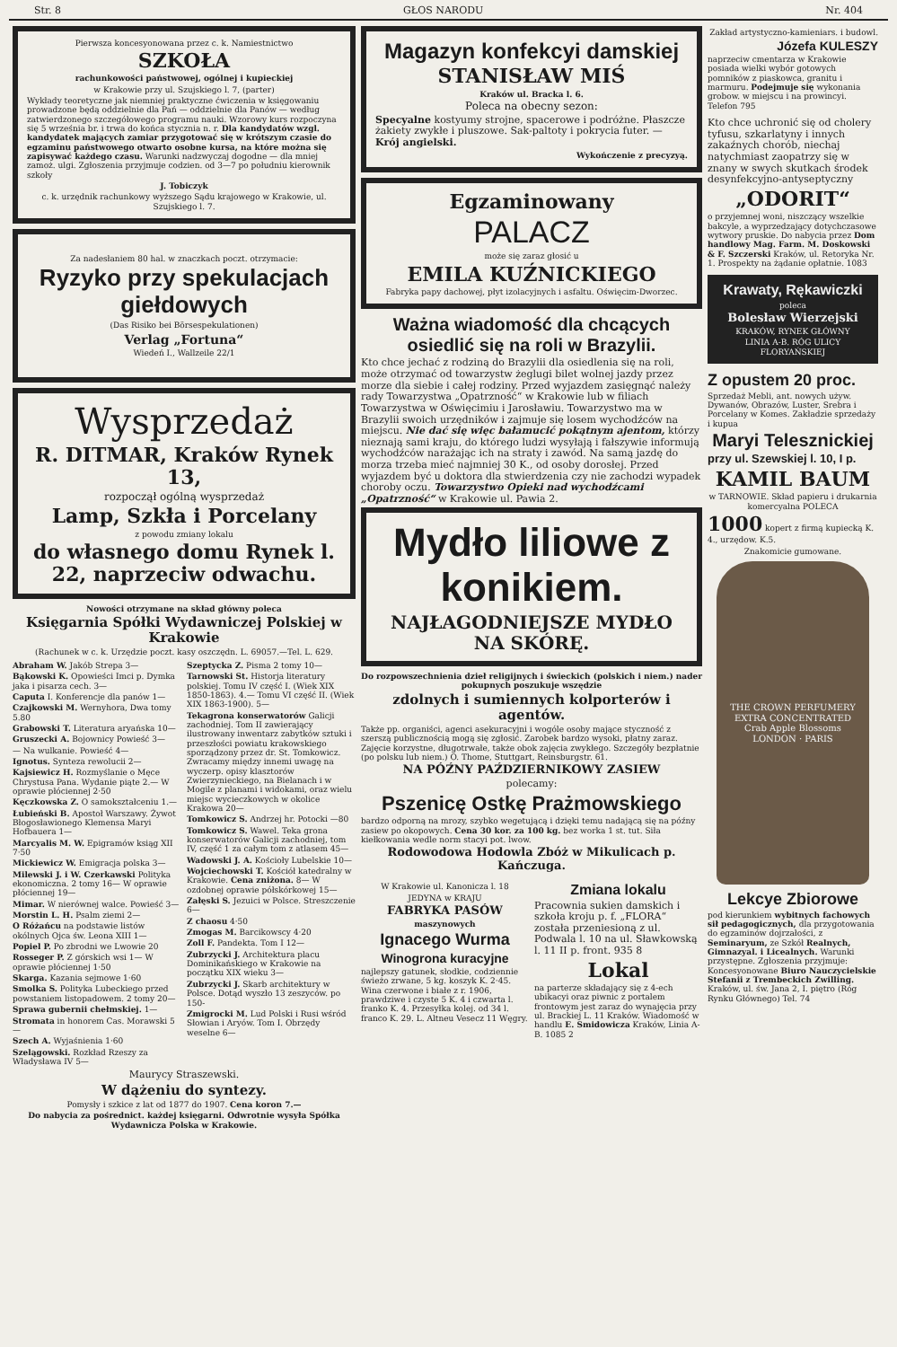Str. 8 GŁOS NARODU Nr. 404
Pierwsza koncesyonowana przez c. k. Namiestnictwo
SZKOŁA
rachunkowości państwowej, ogólnej i kupieckiej
w Krakowie przy ul. Szujskiego l. 7, (parter)
Wykłady teoretyczne jak niemniej praktyczne ćwiczenia w księgowaniu prowadzone będą oddzielnie dla Pań — oddzielnie dla Panów — według zatwierdzonego szczegółowego programu nauki. Wzorowy kurs rozpoczyna się 5 września br. i trwa do końca stycznia n. r. Dla kandydatów wzgl. kandydatek mających zamiar przygotować się w krótszym czasie do egzaminu państwowego otwarto osobne kursa, na które można się zapisywać każdego czasu. Warunki nadzwyczaj dogodne — dla mniej zamoż. ulgi. Zgłoszenia przyjmuje codzien. od 3—7 po południu kierownik szkoły
J. Tobiczyk
c. k. urzędnik rachunkowy wyższego Sądu krajowego w Krakowie, ul. Szujskiego l. 7.
Za nadesłaniem 80 hal. w znaczkach poczt. otrzymacie:
Ryzyko przy spekulacjach giełdowych
(Das Risiko bei Börsespekulationen)
Verlag „Fortuna“
Wiedeń I., Wallzeile 22/1
Wysprzedaż
R. DITMAR, Kraków Rynek 13,
rozpoczął ogólną wysprzedaż
Lamp, Szkła i Porcelany
z powodu zmiany lokalu
do własnego domu Rynek l. 22, naprzeciw odwachu.
Nowości otrzymane na skład główny poleca
Księgarnia Spółki Wydawniczej Polskiej w Krakowie
(Rachunek w c. k. Urzędzie poczt. kasy oszczędn. L. 69057.—Tel. L. 629.
Abraham W. Jakób Strepa 3—
Bąkowski K. Opowieści Imci p. Dymka jaka i pisarza cech. 3—
Caputa I. Konferencje dla panów 1—
Czajkowski M. Wernyhora, Dwa tomy 5.80
Grabowski T. Literatura aryańska 10—
Gruszecki A. Bojownicy Powieść 3—
— Na wulkanie. Powieść 4—
Ignotus. Synteza rewolucii 2—
Kajsiewicz H. Rozmyślanie o Męce Chrystusa Pana. Wydanie piąte 2.— W oprawie płóciennej 2·50
Kęczkowska Z. O samokształceniu 1.—
Łubieński B. Apostoł Warszawy. Żywot Błogosławionego Klemensa Maryi Hofbauera 1—
Marcyalis M. W. Epigramów ksiąg XII 7·50
Mickiewicz W. Emigracja polska 3—
Milewski J. i W. Czerkawski Polityka ekonomiczna. 2 tomy 16— W oprawie płóciennej 19—
Mimar. W nierównej walce. Powieść 3—
Morstin L. H. Psalm ziemi 2—
O Różańcu na podstawie listów okólnych Ojca św. Leona XIII 1—
Popiel P. Po zbrodni we Lwowie 20
Rosseger P. Z górskich wsi 1— W oprawie płóciennej 1·50
Skarga. Kazania sejmowe 1·60
Smolka S. Polityka Lubeckiego przed powstaniem listopadowem. 2 tomy 20—
Sprawa gubernii chełmskiej. 1—
Stromata in honorem Cas. Morawski 5—
Szech A. Wyjaśnienia 1·60
Szelągowski. Rozkład Rzeszy za Władysława IV 5—
Szeptycka Z. Pisma 2 tomy 10—
Tarnowski St. Historja literatury polskiej. Tomu IV część I. (Wiek XIX 1850-1863). 4.— Tomu VI część II. (Wiek XIX 1863-1900). 5—
Tekagrona konserwatorów Galicji zachodniej. Tom II zawierający ilustrowany inwentarz zabytków sztuki i przeszłości powiatu krakowskiego sporządzony przez dr. St. Tomkowicz. Zwracamy między innemi uwagę na wyczerp. opisy klasztorów Zwierzynieckiego, na Bielanach i w Mogile z planami i widokami, oraz wielu miejsc wycieczkowych w okolice Krakowa 20—
Tomkowicz S. Andrzej hr. Potocki —80
Tomkowicz S. Wawel. Teka grona konserwatorów Galicji zachodniej, tom IV, część 1 za całym tom z atlasem 45—
Wadowski J. A. Kościoły Lubelskie 10—
Wojciechowski T. Kościół katedralny w Krakowie. Cena zniżona. 8— W ozdobnej oprawie półskórkowej 15—
Załęski S. Jezuici w Polsce. Streszczenie 6—
Z chaosu 4·50
Zmogas M. Barcikowscy 4·20
Zoll F. Pandekta. Tom I 12—
Zubrzycki J. Architektura placu Dominikańskiego w Krakowie na początku XIX wieku 3—
Zubrzycki J. Skarb architektury w Polsce. Dotąd wyszło 13 zeszyców. po 150-
Zmigrocki M. Lud Polski i Rusi wśród Słowian i Aryów. Tom I. Obrzędy weselne 6—
Maurycy Straszewski.
W dążeniu do syntezy.
Pomysły i szkice z lat od 1877 do 1907. Cena koron 7.—
Do nabycia za pośrednict. każdej księgarni. Odwrotnie wysyła Spółka Wydawnicza Polska w Krakowie.
Magazyn konfekcyi damskiej
STANISŁAW MIŚ
Kraków ul. Bracka l. 6.
Poleca na obecny sezon:
Specyalne kostyumy strojne, spacerowe i podróżne. Płaszcze żakiety zwykłe i pluszowe. Sak-paltoty i pokrycia futer. — Krój angielski.
Wykończenie z precyzyą.
Egzaminowany
PALACZ
może się zaraz głosić u
EMILA KUŹNICKIEGO
Fabryka papy dachowej, płyt izolacyjnych i asfaltu. Oświęcim-Dworzec.
Ważna wiadomość dla chcących osiedlić się na roli w Brazylii.
Kto chce jechać z rodziną do Brazylii dla osiedlenia się na roli, może otrzymać od towarzystw żeglugi bilet wolnej jazdy przez morze dla siebie i całej rodziny. Przed wyjazdem zasięgnąć należy rady Towarzystwa „Opatrzność“ w Krakowie lub w filiach Towarzystwa w Oświęcimiu i Jarosławiu. Towarzystwo ma w Brazylii swoich urzędników i zajmuje się losem wychodźców na miejscu. Nie dać się więc bałamucić pokątnym ajentom, którzy nieznają sami kraju, do którego ludzi wysyłają i fałszywie informują wychodźców narażając ich na straty i zawód. Na samą jazdę do morza trzeba mieć najmniej 30 K., od osoby dorosłej. Przed wyjazdem być u doktora dla stwierdzenia czy nie zachodzi wypadek choroby oczu. Towarzystwo Opieki nad wychodźcami „Opatrzność“ w Krakowie ul. Pawia 2.
Mydło liliowe z konikiem.
NAJŁAGODNIEJSZE MYDŁO NA SKÓRĘ.
Do rozpowszechnienia dzieł religijnych i świeckich (polskich i niem.) nader pokupnych poszukuje wszędzie
zdolnych i sumiennych kolporterów i agentów.
Także pp. organiści, agenci asekuracyjni i wogóle osoby mające styczność z szerszą publicznością mogą się zgłosić. Zarobek bardzo wysoki, płatny zaraz. Zajęcie korzystne, długotrwałe, także obok zajęcia zwykłego. Szczegóły bezpłatnie (po polsku lub niem.) O. Thome, Stuttgart, Reinsburgstr. 61.
NA PÓŹNY PAŹDZIERNIKOWY ZASIEW
polecamy:
Pszenicę Ostkę Prażmowskiego
bardzo odporną na mrozy, szybko wegetującą i dzięki temu nadającą się na późny zasiew po okopowych. Cena 30 kor. za 100 kg. bez worka 1 st. tut. Siła kiełkowania wedle norm stacyi pot. lwow.
Rodowodowa Hodowla Zbóż w Mikulicach p. Kańczuga.
W Krakowie ul. Kanonicza l. 18
JEDYNA w KRAJU
FABRYKA PASÓW
maszynowych
Ignacego Wurma
Winogrona kuracyjne
najlepszy gatunek, słodkie, codziennie świeżo zrwane, 5 kg. koszyk K. 2·45. Wina czerwone i białe z r. 1906, prawdziwe i czyste 5 K. 4 i czwarta l. franko K. 4. Przesyłka kolej. od 34 l. franco K. 29. L. Altneu Vesecz 11 Węgry.
Zmiana lokalu
Pracownia sukien damskich i szkoła kroju p. f. „FLORA“ została przeniesioną z ul. Podwala l. 10 na ul. Sławkowską l. 11 II p. front. 935 8
Lokal
na parterze składający się z 4-ech ubikacyi oraz piwnic z portalem frontowym jest zaraz do wynajęcia przy ul. Brackiej L. 11 Kraków. Wiadomość w handlu E. Smidowicza Kraków, Linia A-B. 1085 2
Zakład artystyczno-kamieniars. i budowl.
Józefa KULESZY
naprzeciw cmentarza w Krakowie posiada wielki wybór gotowych pomników z piaskowca, granitu i marmuru. Podejmuje się wykonania grobow. w miejscu i na prowincyi. Telefon 795
Kto chce uchronić się od cholery tyfusu, szkarlatyny i innych zakaźnych chorób, niechaj natychmiast zaopatrzy się w znany w swych skutkach środek desynfekcyjno-antyseptyczny
„ODORIT“
o przyjemnej woni, niszczący wszelkie bakcyle, a wyprzedzający dotychczasowe wytwory pruskie. Do nabycia przez Dom handlowy Mag. Farm. M. Doskowski & F. Szczerski Kraków, ul. Retoryka Nr. 1. Prospekty na żądanie opłatnie. 1083
Krawaty, Rękawiczki
poleca
Bolesław Wierzejski
KRAKÓW, RYNEK GŁÓWNY
LINIA A-B. RÓG ULICY FLORYAŃSKIEJ
Z opustem 20 proc.
Sprzedaż Mebli, ant. nowych używ. Dywanów, Obrazów, Luster, Srebra i Porcelany w Komes. Zakładzie sprzedaży i kupua
Maryi Telesznickiej
przy ul. Szewskiej l. 10, I p.
KAMIL BAUM
w TARNOWIE. Skład papieru i drukarnia komercyalna POLECA
1000 kopert z firmą kupiecką K. 4., urzędow. K.5.
Znakomicie gumowane.
THE CROWN PERFUMERY
EXTRA CONCENTRATED
Crab Apple Blossoms
LONDON · PARIS
Lekcye Zbiorowe
pod kierunkiem wybitnych fachowych sił pedagogicznych, dla przygotowania do egzaminów dojrzałości, z Seminaryum, ze Szkół Realnych, Gimnazyal. i Licealnych. Warunki przystępne. Zgłoszenia przyjmuje: Koncesyonowane Biuro Nauczycielskie Stefanii z Trembeckich Zwilling. Kraków, ul. św. Jana 2, I. piętro (Róg Rynku Głównego) Tel. 74